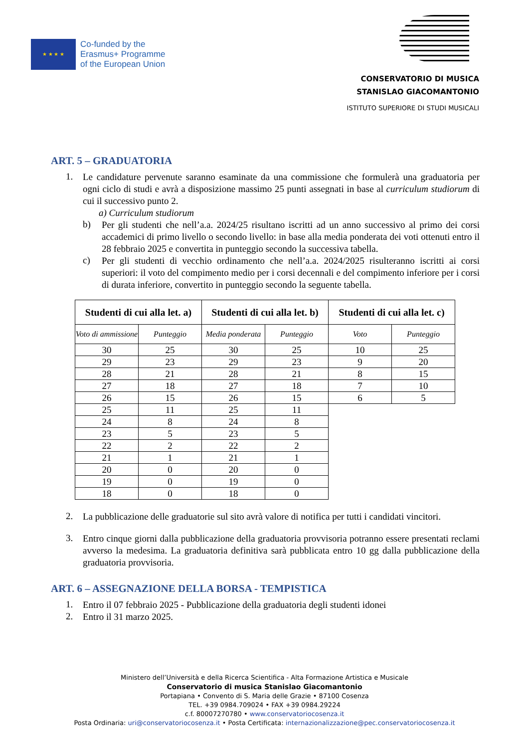★ ★ ★ ★
Co-funded by the
Erasmus+ Programme
of the European Union
CONSERVATORIO DI MUSICA
STANISLAO GIACOMANTONIO
ISTITUTO SUPERIORE DI STUDI MUSICALI
ART. 5 – GRADUATORIA
1.
Le candidature pervenute saranno esaminate da una commissione che formulerà una graduatoria per ogni ciclo di studi e avrà a disposizione massimo 25 punti assegnati in base al curriculum studiorum di cui il successivo punto 2.
a) Curriculum studiorum
b)
Per gli studenti che nell’a.a. 2024/25 risultano iscritti ad un anno successivo al primo dei corsi accademici di primo livello o secondo livello: in base alla media ponderata dei voti ottenuti entro il 28 febbraio 2025 e convertita in punteggio secondo la successiva tabella.
c)
Per gli studenti di vecchio ordinamento che nell’a.a. 2024/2025 risulteranno iscritti ai corsi superiori: il voto del compimento medio per i corsi decennali e del compimento inferiore per i corsi di durata inferiore, convertito in punteggio secondo la seguente tabella.
| Studenti di cui alla let. a) | | Studenti di cui alla let. b) | | Studenti di cui alla let. c) | |
| --- | --- | --- | --- | --- | --- |
| Voto di ammissione | Punteggio | Media ponderata | Punteggio | Voto | Punteggio |
| 30 | 25 | 30 | 25 | 10 | 25 |
| 29 | 23 | 29 | 23 | 9 | 20 |
| 28 | 21 | 28 | 21 | 8 | 15 |
| 27 | 18 | 27 | 18 | 7 | 10 |
| 26 | 15 | 26 | 15 | 6 | 5 |
| 25 | 11 | 25 | 11 | | |
| 24 | 8 | 24 | 8 | | |
| 23 | 5 | 23 | 5 | | |
| 22 | 2 | 22 | 2 | | |
| 21 | 1 | 21 | 1 | | |
| 20 | 0 | 20 | 0 | | |
| 19 | 0 | 19 | 0 | | |
| 18 | 0 | 18 | 0 | | |
2.
La pubblicazione delle graduatorie sul sito avrà valore di notifica per tutti i candidati vincitori.
3.
Entro cinque giorni dalla pubblicazione della graduatoria provvisoria potranno essere presentati reclami avverso la medesima. La graduatoria definitiva sarà pubblicata entro 10 gg dalla pubblicazione della graduatoria provvisoria.
ART. 6 – ASSEGNAZIONE DELLA BORSA - TEMPISTICA
1.
Entro il 07 febbraio 2025 - Pubblicazione della graduatoria degli studenti idonei
2.
Entro il 31 marzo 2025.
Ministero dell’Università e della Ricerca Scientifica - Alta Formazione Artistica e Musicale
Conservatorio di musica Stanislao Giacomantonio
Portapiana • Convento di S. Maria delle Grazie • 87100 Cosenza
TEL. +39 0984.709024 • FAX +39 0984.29224
c.f. 80007270780 • www.conservatoriocosenza.it
Posta Ordinaria: uri@conservatoriocosenza.it • Posta Certificata: internazionalizzazione@pec.conservatoriocosenza.it